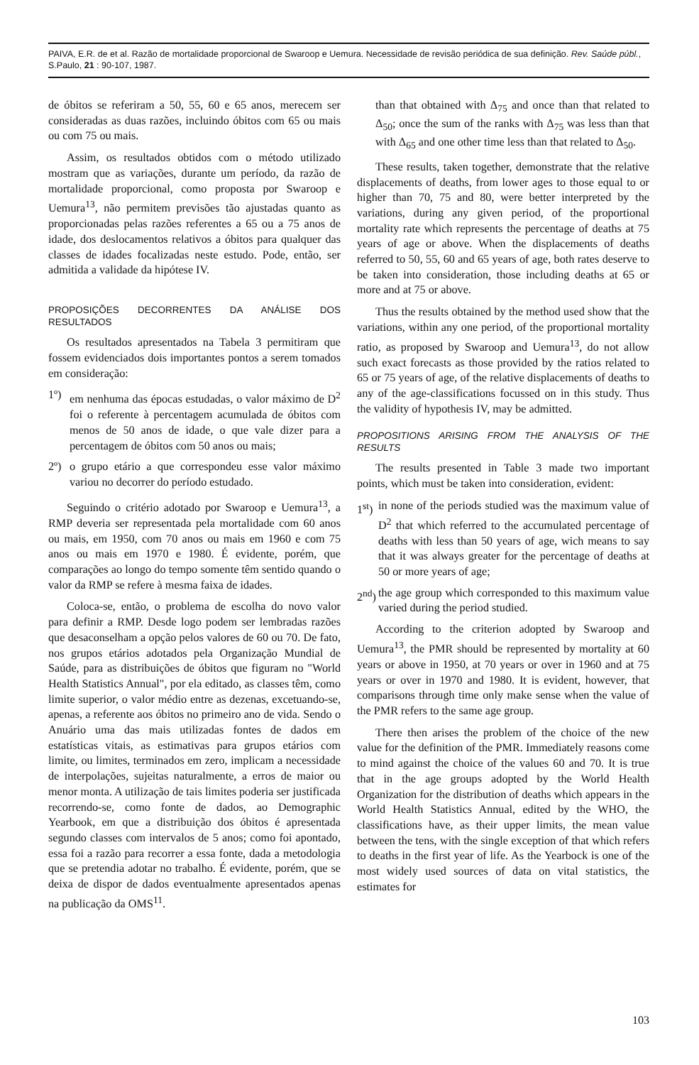PAIVA, E.R. de et al. Razão de mortalidade proporcional de Swaroop e Uemura. Necessidade de revisão periódica de sua definição. Rev. Saúde públ., S.Paulo, 21 : 90-107, 1987.
de óbitos se referiram a 50, 55, 60 e 65 anos, merecem ser consideradas as duas razões, incluindo óbitos com 65 ou mais ou com 75 ou mais.
Assim, os resultados obtidos com o método utilizado mostram que as variações, durante um período, da razão de mortalidade proporcional, como proposta por Swaroop e Uemura<sup>13</sup>, não permitem previsões tão ajustadas quanto as proporcionadas pelas razões referentes a 65 ou a 75 anos de idade, dos deslocamentos relativos a óbitos para qualquer das classes de idades focalizadas neste estudo. Pode, então, ser admitida a validade da hipótese IV.
PROPOSIÇÕES DECORRENTES DA ANÁLISE DOS RESULTADOS
Os resultados apresentados na Tabela 3 permitiram que fossem evidenciados dois importantes pontos a serem tomados em consideração:
1º) em nenhuma das épocas estudadas, o valor máximo de D<sup>2</sup> foi o referente à percentagem acumulada de óbitos com menos de 50 anos de idade, o que vale dizer para a percentagem de óbitos com 50 anos ou mais;
2º) o grupo etário a que correspondeu esse valor máximo variou no decorrer do período estudado.
Seguindo o critério adotado por Swaroop e Uemura<sup>13</sup>, a RMP deveria ser representada pela mortalidade com 60 anos ou mais, em 1950, com 70 anos ou mais em 1960 e com 75 anos ou mais em 1970 e 1980. É evidente, porém, que comparações ao longo do tempo somente têm sentido quando o valor da RMP se refere à mesma faixa de idades.
Coloca-se, então, o problema de escolha do novo valor para definir a RMP. Desde logo podem ser lembradas razões que desaconselham a opção pelos valores de 60 ou 70. De fato, nos grupos etários adotados pela Organização Mundial de Saúde, para as distribuições de óbitos que figuram no "World Health Statistics Annual", por ela editado, as classes têm, como limite superior, o valor médio entre as dezenas, excetuando-se, apenas, a referente aos óbitos no primeiro ano de vida. Sendo o Anuário uma das mais utilizadas fontes de dados em estatísticas vitais, as estimativas para grupos etários com limite, ou limites, terminados em zero, implicam a necessidade de interpolações, sujeitas naturalmente, a erros de maior ou menor monta. A utilização de tais limites poderia ser justificada recorrendo-se, como fonte de dados, ao Demographic Yearbook, em que a distribuição dos óbitos é apresentada segundo classes com intervalos de 5 anos; como foi apontado, essa foi a razão para recorrer a essa fonte, dada a metodologia que se pretendia adotar no trabalho. É evidente, porém, que se deixa de dispor de dados eventualmente apresentados apenas na publicação da OMS<sup>11</sup>.
than that obtained with Δ<sub>75</sub> and once than that related to Δ<sub>50</sub>; once the sum of the ranks with Δ<sub>75</sub> was less than that with Δ<sub>65</sub> and one other time less than that related to Δ<sub>50</sub>.
These results, taken together, demonstrate that the relative displacements of deaths, from lower ages to those equal to or higher than 70, 75 and 80, were better interpreted by the variations, during any given period, of the proportional mortality rate which represents the percentage of deaths at 75 years of age or above. When the displacements of deaths referred to 50, 55, 60 and 65 years of age, both rates deserve to be taken into consideration, those including deaths at 65 or more and at 75 or above.
Thus the results obtained by the method used show that the variations, within any one period, of the proportional mortality ratio, as proposed by Swaroop and Uemura<sup>13</sup>, do not allow such exact forecasts as those provided by the ratios related to 65 or 75 years of age, of the relative displacements of deaths to any of the age-classifications focussed on in this study. Thus the validity of hypothesis IV, may be admitted.
PROPOSITIONS ARISING FROM THE ANALYSIS OF THE RESULTS
The results presented in Table 3 made two important points, which must be taken into consideration, evident:
1<sup>st</sup>) in none of the periods studied was the maximum value of D<sup>2</sup> that which referred to the accumulated percentage of deaths with less than 50 years of age, wich means to say that it was always greater for the percentage of deaths at 50 or more years of age;
2<sup>nd</sup>) the age group which corresponded to this maximum value varied during the period studied.
According to the criterion adopted by Swaroop and Uemura<sup>13</sup>, the PMR should be represented by mortality at 60 years or above in 1950, at 70 years or over in 1960 and at 75 years or over in 1970 and 1980. It is evident, however, that comparisons through time only make sense when the value of the PMR refers to the same age group.
There then arises the problem of the choice of the new value for the definition of the PMR. Immediately reasons come to mind against the choice of the values 60 and 70. It is true that in the age groups adopted by the World Health Organization for the distribution of deaths which appears in the World Health Statistics Annual, edited by the WHO, the classifications have, as their upper limits, the mean value between the tens, with the single exception of that which refers to deaths in the first year of life. As the Yearbock is one of the most widely used sources of data on vital statistics, the estimates for
103